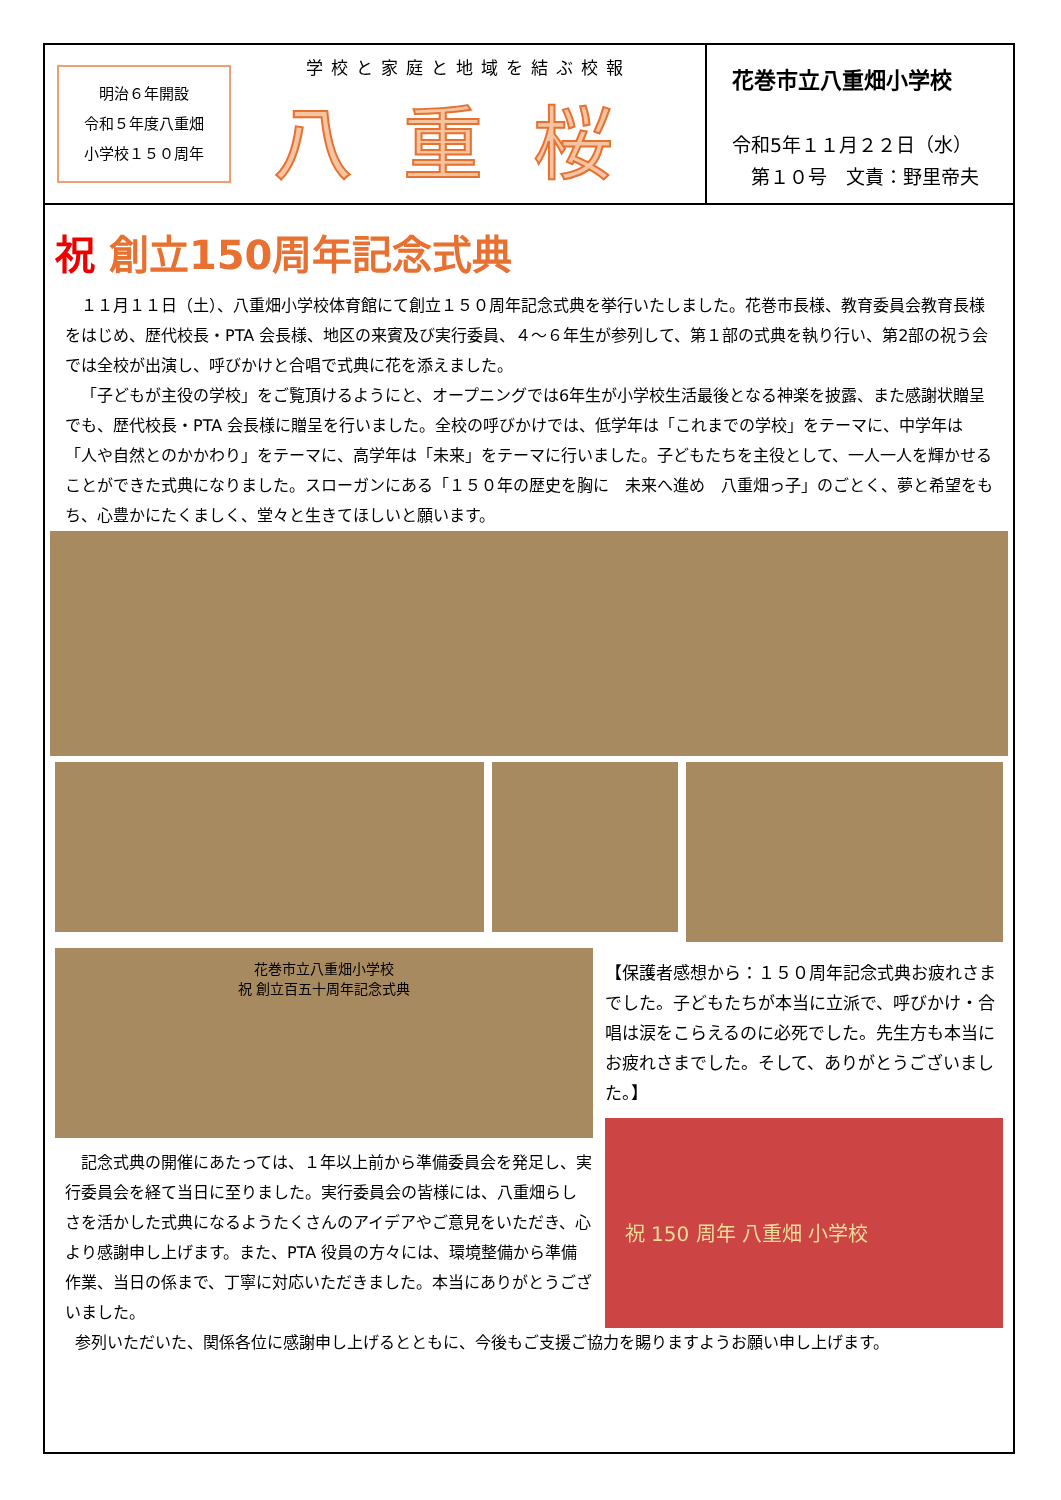明治６年開設
令和５年度八重畑
小学校１５０周年
学校と家庭と地域を結ぶ校報
八重桜
花巻市立八重畑小学校
令和5年１１月２２日（水）
　第１０号　文責：野里帝夫
祝 創立150周年記念式典
１１月１１日（土）、八重畑小学校体育館にて創立１５０周年記念式典を挙行いたしました。花巻市長様、教育委員会教育長様をはじめ、歴代校長・PTA 会長様、地区の来賓及び実行委員、４～６年生が参列して、第１部の式典を執り行い、第2部の祝う会では全校が出演し、呼びかけと合唱で式典に花を添えました。
「子どもが主役の学校」をご覧頂けるようにと、オープニングでは6年生が小学校生活最後となる神楽を披露、また感謝状贈呈でも、歴代校長・PTA 会長様に贈呈を行いました。全校の呼びかけでは、低学年は「これまでの学校」をテーマに、中学年は「人や自然とのかかわり」をテーマに、高学年は「未来」をテーマに行いました。子どもたちを主役として、一人一人を輝かせることができた式典になりました。スローガンにある「１５０年の歴史を胸に　未来へ進め　八重畑っ子」のごとく、夢と希望をもち、心豊かにたくましく、堂々と生きてほしいと願います。
花巻市立八重畑小学校
祝 創立百五十周年記念式典
記念式典の開催にあたっては、１年以上前から準備委員会を発足し、実行委員会を経て当日に至りました。実行委員会の皆様には、八重畑らしさを活かした式典になるようたくさんのアイデアやご意見をいただき、心より感謝申し上げます。また、PTA 役員の方々には、環境整備から準備作業、当日の係まで、丁寧に対応いただきました。本当にありがとうございました。
【保護者感想から：１５０周年記念式典お疲れさまでした。子どもたちが本当に立派で、呼びかけ・合唱は涙をこらえるのに必死でした。先生方も本当にお疲れさまでした。そして、ありがとうございました。】
祝 150 周年 八重畑 小学校
参列いただいた、関係各位に感謝申し上げるとともに、今後もご支援ご協力を賜りますようお願い申し上げます。